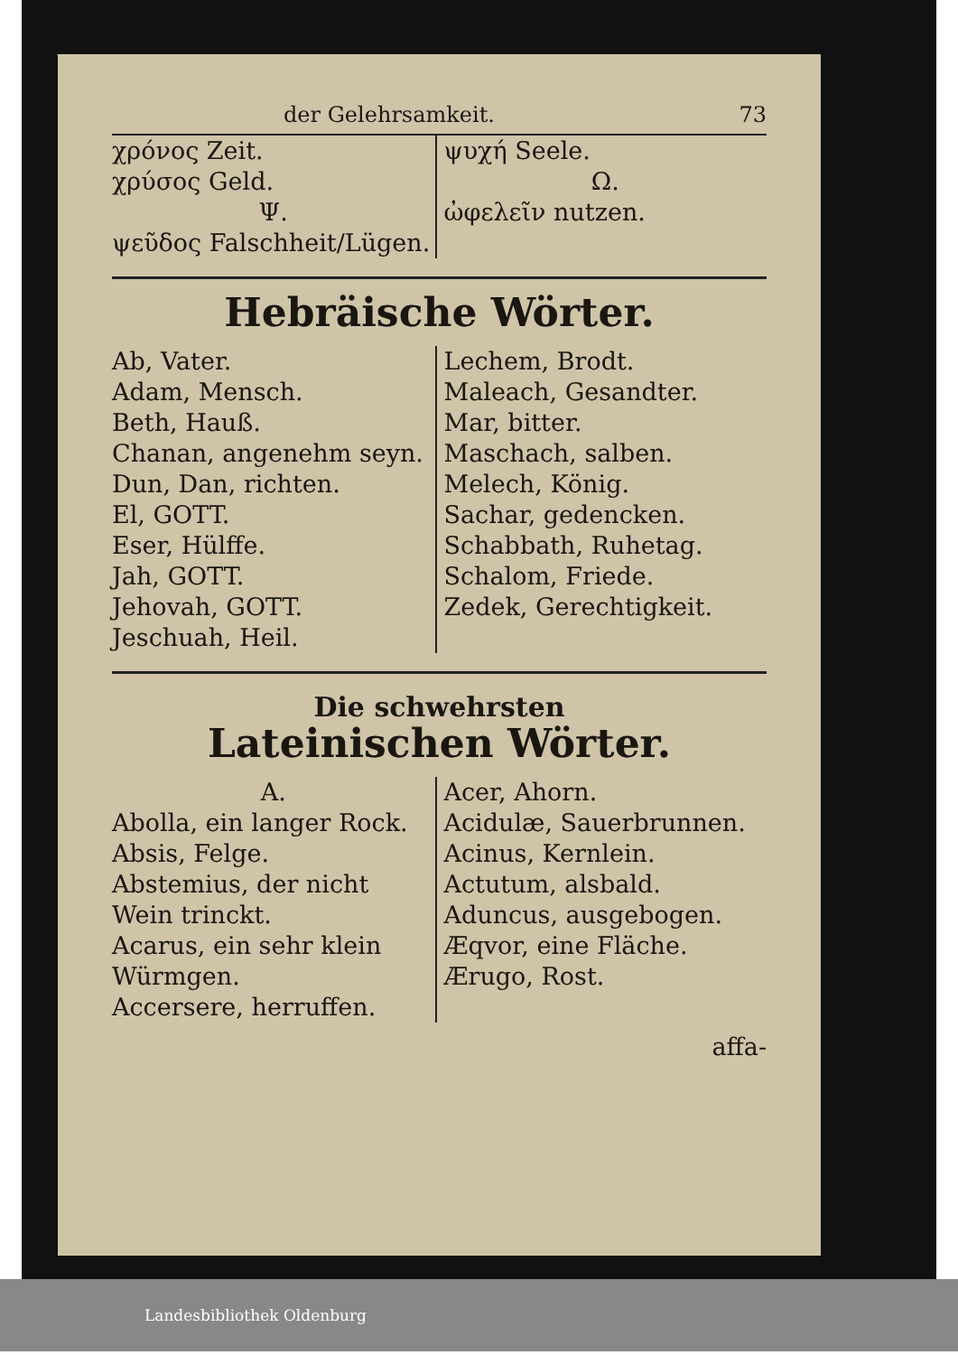der Gelehrsamkeit. 73
χρόνος Zeit.
χρύσος Geld.
Ψ.
ψεῦδος Falschheit/Lügen.
ψυχή Seele.
Ω.
ὠφελεῖν nutzen.
Hebräische Wörter.
Ab, Vater.
Adam, Mensch.
Beth, Hauß.
Chanan, angenehm seyn.
Dun, Dan, richten.
El, GOTT.
Eser, Hülffe.
Jah, GOTT.
Jehovah, GOTT.
Jeschuah, Heil.
Lechem, Brodt.
Maleach, Gesandter.
Mar, bitter.
Maschach, salben.
Melech, König.
Sachar, gedencken.
Schabbath, Ruhetag.
Schalom, Friede.
Zedek, Gerechtigkeit.
Die schwehrsten
Lateinischen Wörter.
A.
Abolla, ein langer Rock.
Absis, Felge.
Abstemius, der nicht Wein trinckt.
Acarus, ein sehr klein Würmgen.
Accersere, herruffen.
Acer, Ahorn.
Acidulæ, Sauerbrunnen.
Acinus, Kernlein.
Actutum, alsbald.
Aduncus, ausgebogen.
Æqvor, eine Fläche.
Ærugo, Rost.
affa-
Landesbibliothek Oldenburg